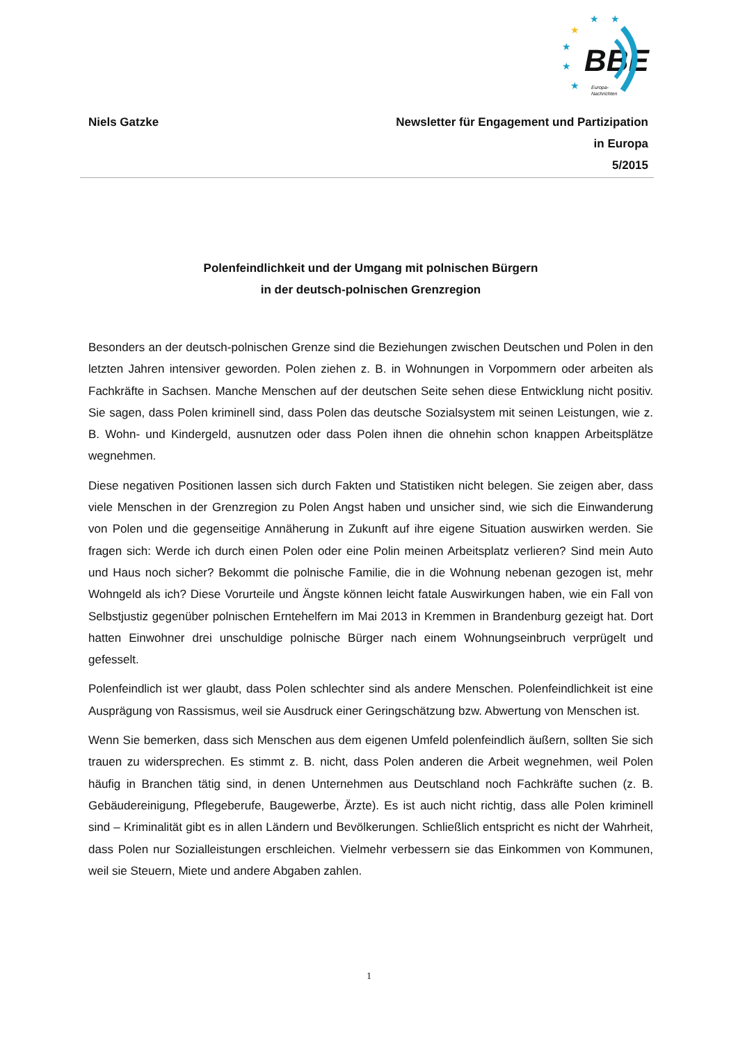BBE
Europa-
Nachrichten
★
★
★
★
★
★
Niels Gatzke Newsletter für Engagement und Partizipation
in Europa
5/2015
Polenfeindlichkeit und der Umgang mit polnischen Bürgern
in der deutsch-polnischen Grenzregion
Besonders an der deutsch-polnischen Grenze sind die Beziehungen zwischen Deutschen und Polen in den letzten Jahren intensiver geworden. Polen ziehen z. B. in Wohnungen in Vorpommern oder arbeiten als Fachkräfte in Sachsen. Manche Menschen auf der deutschen Seite sehen diese Entwicklung nicht positiv. Sie sagen, dass Polen kriminell sind, dass Polen das deutsche Sozialsystem mit seinen Leistungen, wie z. B. Wohn- und Kindergeld, ausnutzen oder dass Polen ihnen die ohnehin schon knappen Arbeitsplätze wegnehmen.
Diese negativen Positionen lassen sich durch Fakten und Statistiken nicht belegen. Sie zeigen aber, dass viele Menschen in der Grenzregion zu Polen Angst haben und unsicher sind, wie sich die Einwanderung von Polen und die gegenseitige Annäherung in Zukunft auf ihre eigene Situation auswirken werden. Sie fragen sich: Werde ich durch einen Polen oder eine Polin meinen Arbeitsplatz verlieren? Sind mein Auto und Haus noch sicher? Bekommt die polnische Familie, die in die Wohnung nebenan gezogen ist, mehr Wohngeld als ich? Diese Vorurteile und Ängste können leicht fatale Auswirkungen haben, wie ein Fall von Selbstjustiz gegenüber polnischen Erntehelfern im Mai 2013 in Kremmen in Brandenburg gezeigt hat. Dort hatten Einwohner drei unschuldige polnische Bürger nach einem Wohnungseinbruch verprügelt und gefesselt.
Polenfeindlich ist wer glaubt, dass Polen schlechter sind als andere Menschen. Polenfeindlichkeit ist eine Ausprägung von Rassismus, weil sie Ausdruck einer Geringschätzung bzw. Abwertung von Menschen ist.
Wenn Sie bemerken, dass sich Menschen aus dem eigenen Umfeld polenfeindlich äußern, sollten Sie sich trauen zu widersprechen. Es stimmt z. B. nicht, dass Polen anderen die Arbeit wegnehmen, weil Polen häufig in Branchen tätig sind, in denen Unternehmen aus Deutschland noch Fachkräfte suchen (z. B. Gebäudereinigung, Pflegeberufe, Baugewerbe, Ärzte). Es ist auch nicht richtig, dass alle Polen kriminell sind – Kriminalität gibt es in allen Ländern und Bevölkerungen. Schließlich entspricht es nicht der Wahrheit, dass Polen nur Sozialleistungen erschleichen. Vielmehr verbessern sie das Einkommen von Kommunen, weil sie Steuern, Miete und andere Abgaben zahlen.
1